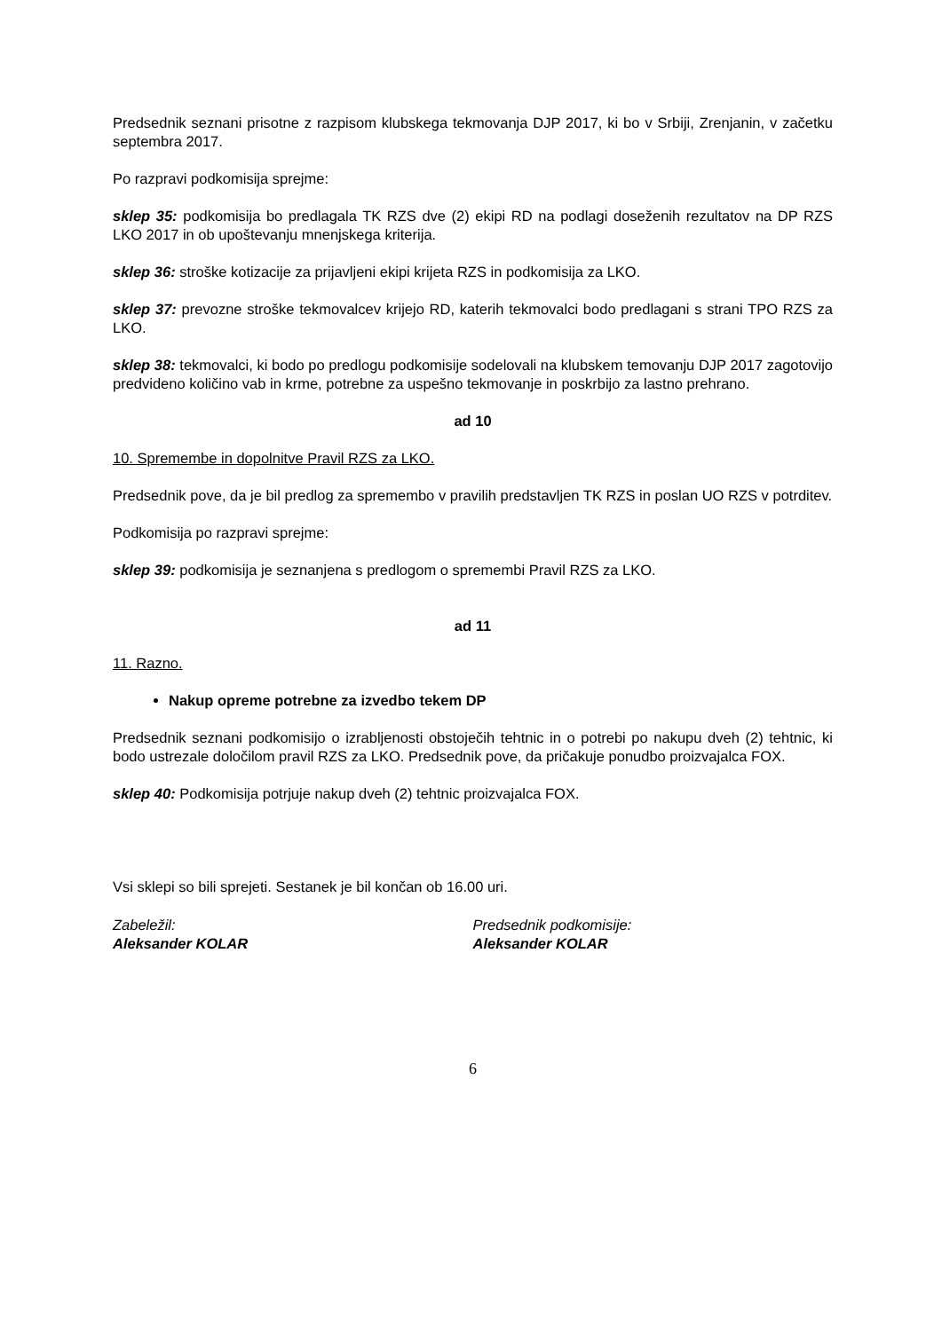Predsednik seznani prisotne z razpisom klubskega tekmovanja DJP 2017, ki bo v Srbiji, Zrenjanin, v začetku septembra 2017.
Po razpravi podkomisija sprejme:
sklep 35: podkomisija bo predlagala TK RZS dve (2) ekipi RD na podlagi doseženih rezultatov na DP RZS LKO 2017 in ob upoštevanju mnenjskega kriterija.
sklep 36: stroške kotizacije za prijavljeni ekipi krijeta RZS in podkomisija za LKO.
sklep 37: prevozne stroške tekmovalcev krijejo RD, katerih tekmovalci bodo predlagani s strani TPO RZS za LKO.
sklep 38: tekmovalci, ki bodo po predlogu podkomisije sodelovali na klubskem temovanju DJP 2017 zagotovijo predvideno količino vab in krme, potrebne za uspešno tekmovanje in poskrbijo za lastno prehrano.
ad 10
10. Spremembe in dopolnitve Pravil RZS za LKO.
Predsednik pove, da je bil predlog za spremembo v pravilih predstavljen TK RZS in poslan UO RZS v potrditev.
Podkomisija po razpravi sprejme:
sklep 39: podkomisija je seznanjena s predlogom o spremembi Pravil RZS za LKO.
ad 11
11. Razno.
Nakup opreme potrebne za izvedbo tekem DP
Predsednik seznani podkomisijo o izrabljenosti obstoječih tehtnic in o potrebi po nakupu dveh (2) tehtnic, ki bodo ustrezale določilom pravil RZS za LKO. Predsednik pove, da pričakuje ponudbo proizvajalca FOX.
sklep 40: Podkomisija potrjuje nakup dveh (2) tehtnic proizvajalca FOX.
Vsi sklepi so bili sprejeti. Sestanek je bil končan ob 16.00 uri.
Zabeležil:
Aleksander KOLAR
Predsednik podkomisije:
Aleksander KOLAR
6